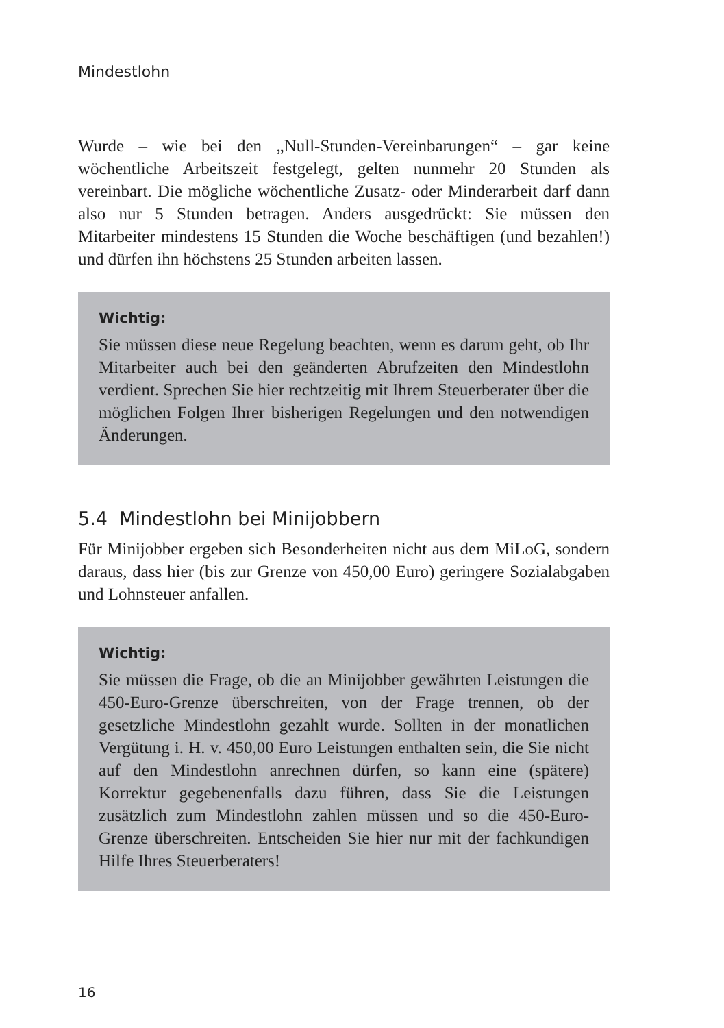Mindestlohn
Wurde – wie bei den „Null-Stunden-Vereinbarungen“ – gar keine wöchentliche Arbeitszeit festgelegt, gelten nunmehr 20 Stunden als vereinbart. Die mögliche wöchentliche Zusatz- oder Minderarbeit darf dann also nur 5 Stunden betragen. Anders ausgedrückt: Sie müssen den Mitarbeiter mindestens 15 Stunden die Woche beschäftigen (und bezahlen!) und dürfen ihn höchstens 25 Stunden arbeiten lassen.
Wichtig:
Sie müssen diese neue Regelung beachten, wenn es darum geht, ob Ihr Mitarbeiter auch bei den geänderten Abrufzeiten den Mindestlohn verdient. Sprechen Sie hier rechtzeitig mit Ihrem Steuerberater über die möglichen Folgen Ihrer bisherigen Regelungen und den notwendigen Änderungen.
5.4 Mindestlohn bei Minijobbern
Für Minijobber ergeben sich Besonderheiten nicht aus dem MiLoG, sondern daraus, dass hier (bis zur Grenze von 450,00 Euro) geringere Sozialabgaben und Lohnsteuer anfallen.
Wichtig:
Sie müssen die Frage, ob die an Minijobber gewährten Leistungen die 450-Euro-Grenze überschreiten, von der Frage trennen, ob der gesetzliche Mindestlohn gezahlt wurde. Sollten in der monatlichen Vergütung i. H. v. 450,00 Euro Leistungen enthalten sein, die Sie nicht auf den Mindestlohn anrechnen dürfen, so kann eine (spätere) Korrektur gegebenenfalls dazu führen, dass Sie die Leistungen zusätzlich zum Mindestlohn zahlen müssen und so die 450-Euro-Grenze überschreiten. Entscheiden Sie hier nur mit der fachkundigen Hilfe Ihres Steuerberaters!
16